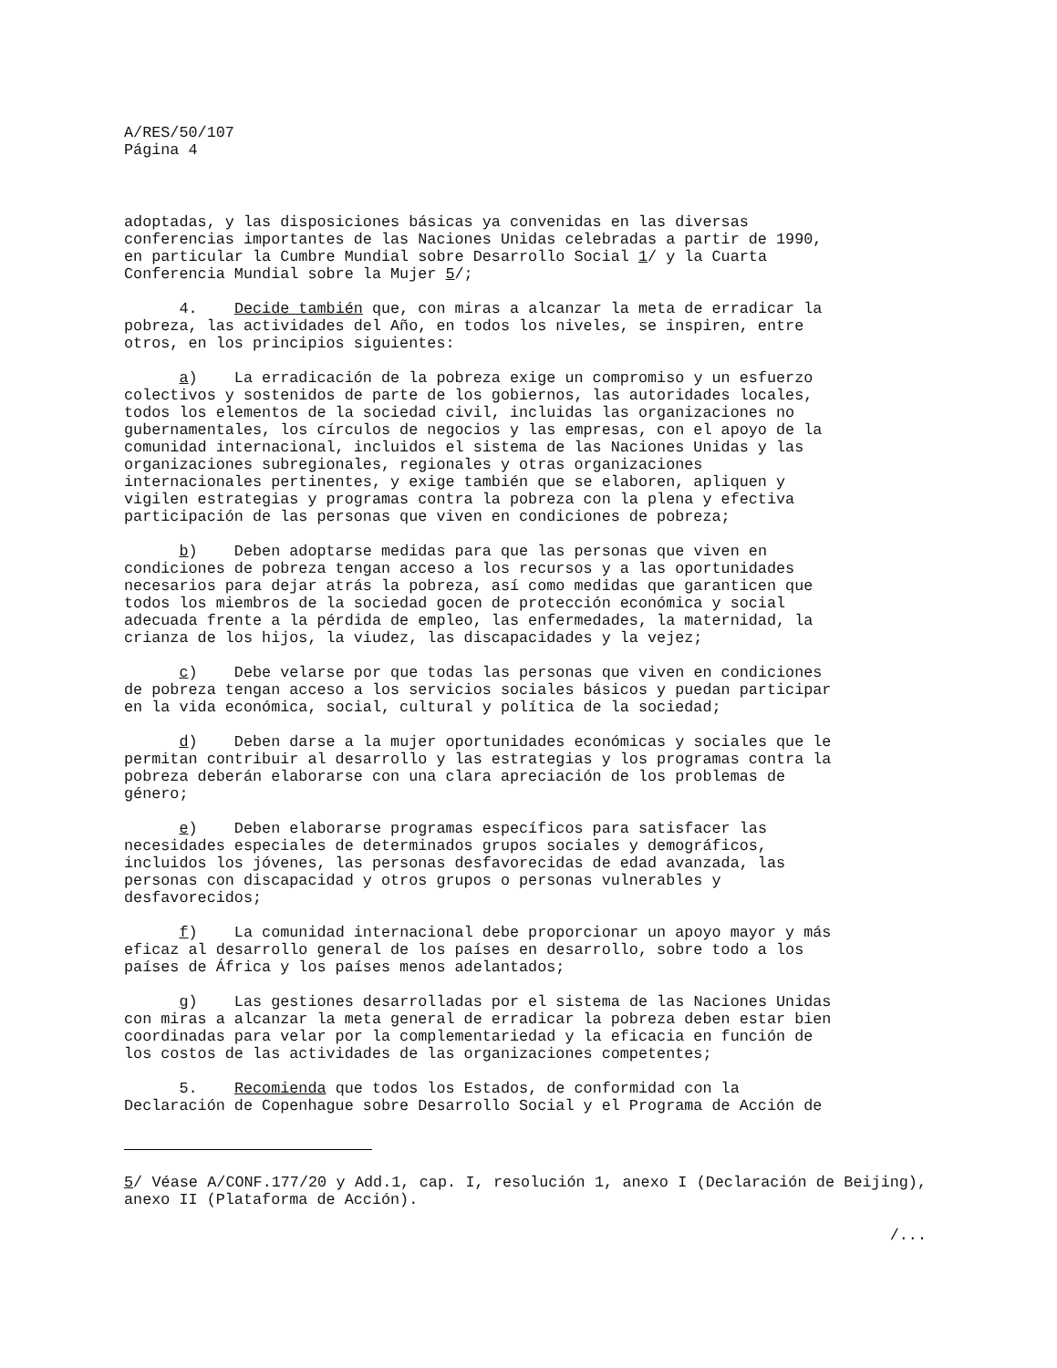A/RES/50/107
Página 4
adoptadas, y las disposiciones básicas ya convenidas en las diversas conferencias importantes de las Naciones Unidas celebradas a partir de 1990, en particular la Cumbre Mundial sobre Desarrollo Social 1/ y la Cuarta Conferencia Mundial sobre la Mujer 5/;
4. Decide también que, con miras a alcanzar la meta de erradicar la pobreza, las actividades del Año, en todos los niveles, se inspiren, entre otros, en los principios siguientes:
a) La erradicación de la pobreza exige un compromiso y un esfuerzo colectivos y sostenidos de parte de los gobiernos, las autoridades locales, todos los elementos de la sociedad civil, incluidas las organizaciones no gubernamentales, los círculos de negocios y las empresas, con el apoyo de la comunidad internacional, incluidos el sistema de las Naciones Unidas y las organizaciones subregionales, regionales y otras organizaciones internacionales pertinentes, y exige también que se elaboren, apliquen y vigilen estrategias y programas contra la pobreza con la plena y efectiva participación de las personas que viven en condiciones de pobreza;
b) Deben adoptarse medidas para que las personas que viven en condiciones de pobreza tengan acceso a los recursos y a las oportunidades necesarios para dejar atrás la pobreza, así como medidas que garanticen que todos los miembros de la sociedad gocen de protección económica y social adecuada frente a la pérdida de empleo, las enfermedades, la maternidad, la crianza de los hijos, la viudez, las discapacidades y la vejez;
c) Debe velarse por que todas las personas que viven en condiciones de pobreza tengan acceso a los servicios sociales básicos y puedan participar en la vida económica, social, cultural y política de la sociedad;
d) Deben darse a la mujer oportunidades económicas y sociales que le permitan contribuir al desarrollo y las estrategias y los programas contra la pobreza deberán elaborarse con una clara apreciación de los problemas de género;
e) Deben elaborarse programas específicos para satisfacer las necesidades especiales de determinados grupos sociales y demográficos, incluidos los jóvenes, las personas desfavorecidas de edad avanzada, las personas con discapacidad y otros grupos o personas vulnerables y desfavorecidos;
f) La comunidad internacional debe proporcionar un apoyo mayor y más eficaz al desarrollo general de los países en desarrollo, sobre todo a los países de África y los países menos adelantados;
g) Las gestiones desarrolladas por el sistema de las Naciones Unidas con miras a alcanzar la meta general de erradicar la pobreza deben estar bien coordinadas para velar por la complementariedad y la eficacia en función de los costos de las actividades de las organizaciones competentes;
5. Recomienda que todos los Estados, de conformidad con la Declaración de Copenhague sobre Desarrollo Social y el Programa de Acción de
5/ Véase A/CONF.177/20 y Add.1, cap. I, resolución 1, anexo I (Declaración de Beijing), anexo II (Plataforma de Acción).
/...